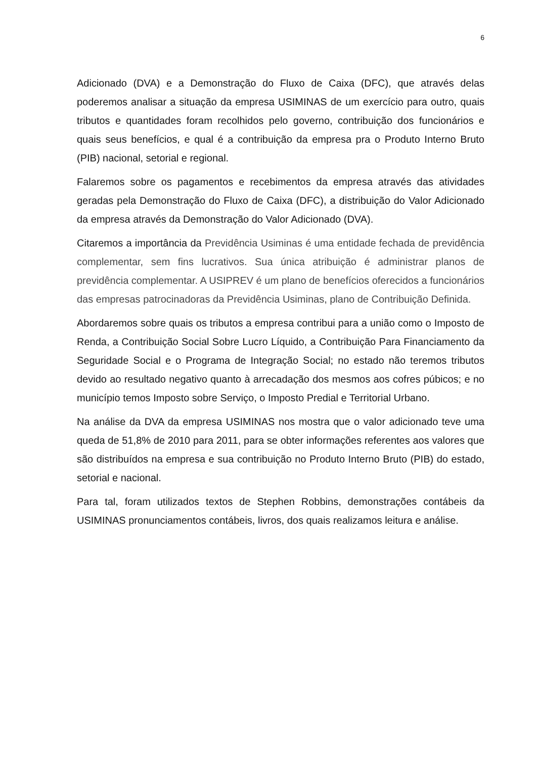6
Adicionado (DVA) e a Demonstração do Fluxo de Caixa (DFC), que através delas poderemos analisar a situação da empresa USIMINAS de um exercício para outro, quais tributos e quantidades foram recolhidos pelo governo, contribuição dos funcionários e quais seus benefícios, e qual é a contribuição da empresa pra o Produto Interno Bruto (PIB) nacional, setorial e regional.
Falaremos sobre os pagamentos e recebimentos da empresa através das atividades geradas pela Demonstração do Fluxo de Caixa (DFC), a distribuição do Valor Adicionado da empresa através da Demonstração do Valor Adicionado (DVA).
Citaremos a importância da Previdência Usiminas é uma entidade fechada de previdência complementar, sem fins lucrativos. Sua única atribuição é administrar planos de previdência complementar. A USIPREV é um plano de benefícios oferecidos a funcionários das empresas patrocinadoras da Previdência Usiminas, plano de Contribuição Definida.
Abordaremos sobre quais os tributos a empresa contribui para a união como o Imposto de Renda, a Contribuição Social Sobre Lucro Líquido, a Contribuição Para Financiamento da Seguridade Social e o Programa de Integração Social; no estado não teremos tributos devido ao resultado negativo quanto à arrecadação dos mesmos aos cofres púbicos; e no município temos Imposto sobre Serviço, o Imposto Predial e Territorial Urbano.
Na análise da DVA da empresa USIMINAS nos mostra que o valor adicionado teve uma queda de 51,8% de 2010 para 2011, para se obter informações referentes aos valores que são distribuídos na empresa e sua contribuição no Produto Interno Bruto (PIB) do estado, setorial e nacional.
Para tal, foram utilizados textos de Stephen Robbins, demonstrações contábeis da USIMINAS pronunciamentos contábeis, livros, dos quais realizamos leitura e análise.